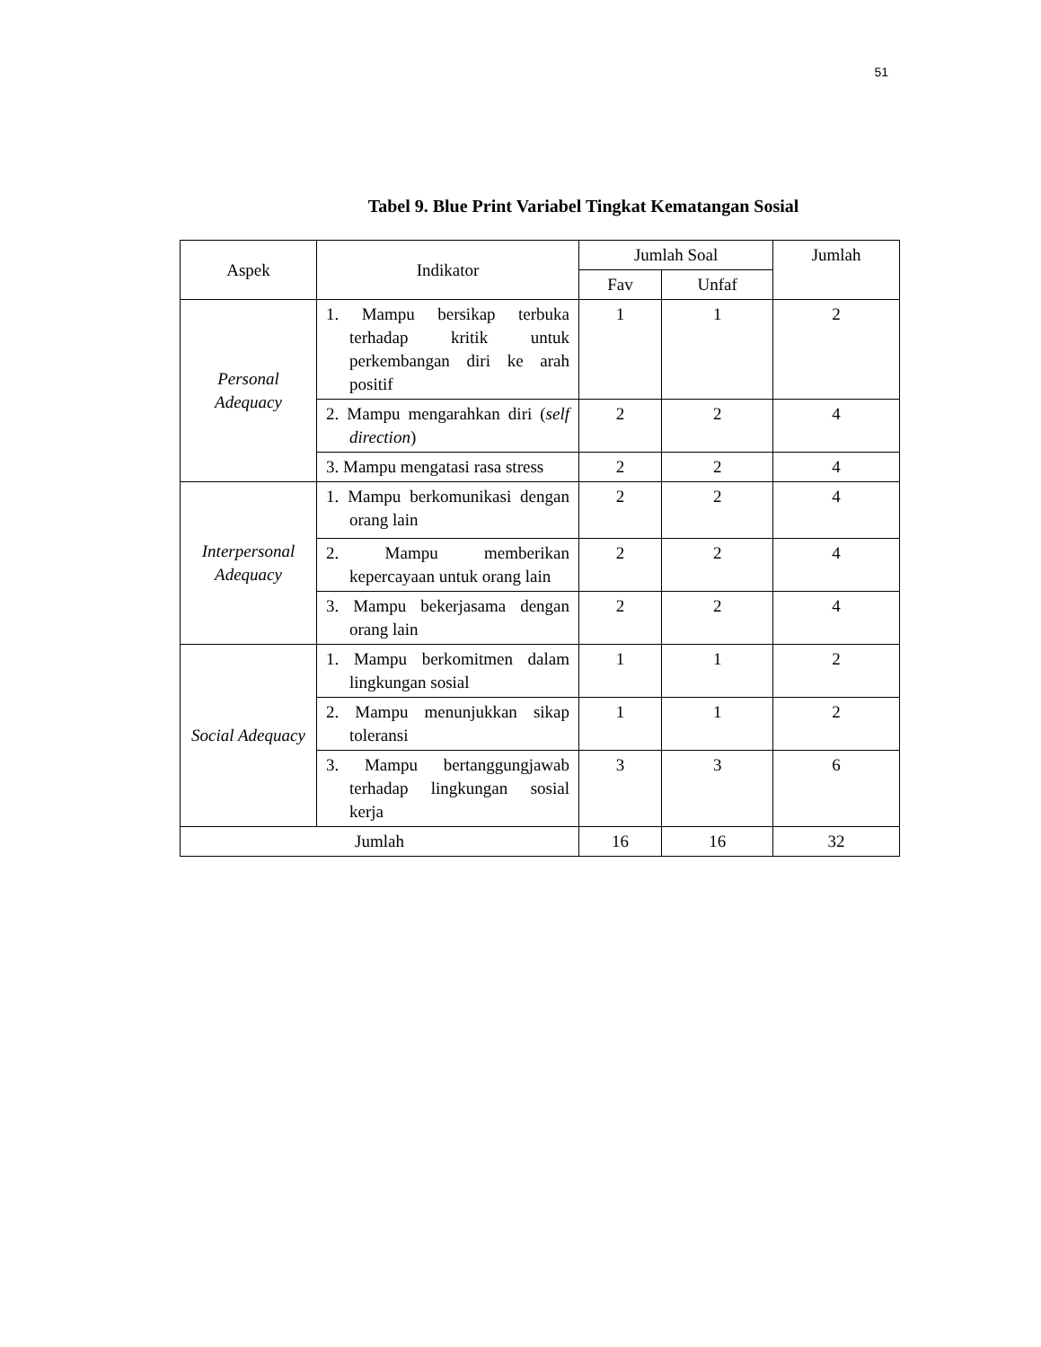51
Tabel 9. Blue Print Variabel Tingkat Kematangan Sosial
| Aspek | Indikator | Jumlah Soal | | Jumlah |
| --- | --- | --- | --- | --- |
| | | Fav | Unfaf | |
| Personal Adequacy | 1. Mampu bersikap terbuka terhadap kritik untuk perkembangan diri ke arah positif | 1 | 1 | 2 |
| | 2. Mampu mengarahkan diri ( self direction ) | 2 | 2 | 4 |
| | 3. Mampu mengatasi rasa stress | 2 | 2 | 4 |
| Interpersonal Adequacy | 1. Mampu berkomunikasi dengan orang lain | 2 | 2 | 4 |
| | 2. Mampu memberikan kepercayaan untuk orang lain | 2 | 2 | 4 |
| | 3. Mampu bekerjasama dengan orang lain | 2 | 2 | 4 |
| Social Adequacy | 1. Mampu berkomitmen dalam lingkungan sosial | 1 | 1 | 2 |
| | 2. Mampu menunjukkan sikap toleransi | 1 | 1 | 2 |
| | 3. Mampu bertanggungjawab terhadap lingkungan sosial kerja | 3 | 3 | 6 |
| Jumlah | | 16 | 16 | 32 |